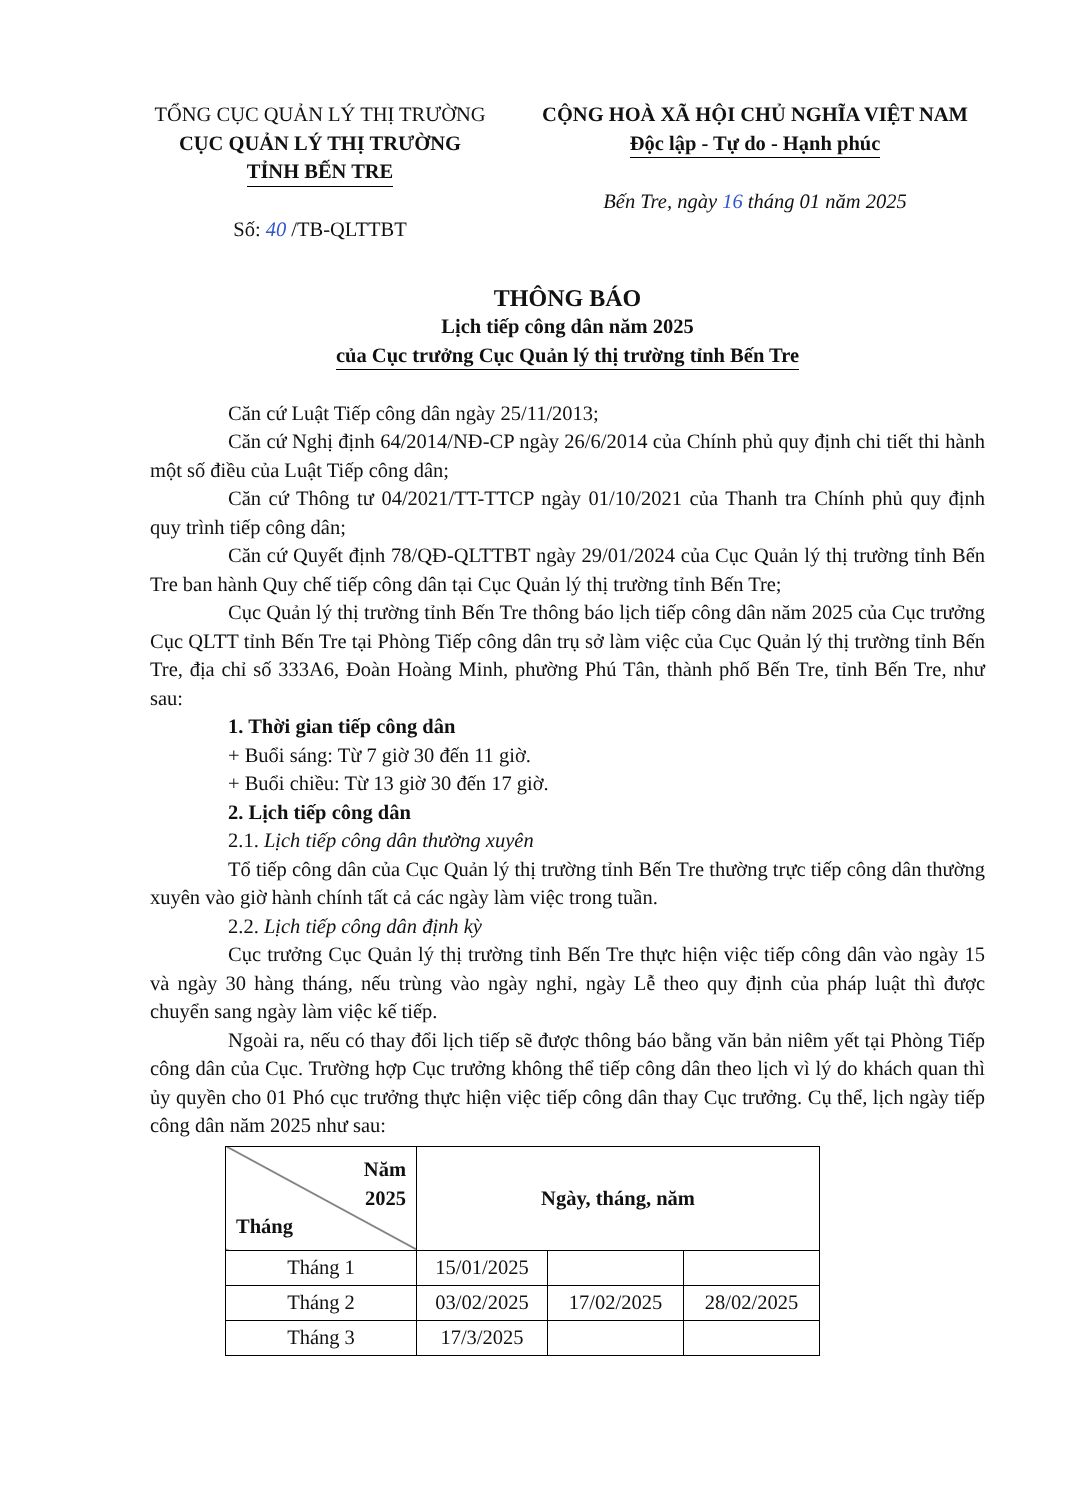TỔNG CỤC QUẢN LÝ THỊ TRƯỜNG
CỤC QUẢN LÝ THỊ TRƯỜNG
TỈNH BẾN TRE
Số: 40 /TB-QLTTBT
CỘNG HOÀ XÃ HỘI CHỦ NGHĨA VIỆT NAM
Độc lập - Tự do - Hạnh phúc
Bến Tre, ngày 16 tháng 01 năm 2025
THÔNG BÁO
Lịch tiếp công dân năm 2025
của Cục trưởng Cục Quản lý thị trường tỉnh Bến Tre
Căn cứ Luật Tiếp công dân ngày 25/11/2013;
Căn cứ Nghị định 64/2014/NĐ-CP ngày 26/6/2014 của Chính phủ quy định chi tiết thi hành một số điều của Luật Tiếp công dân;
Căn cứ Thông tư 04/2021/TT-TTCP ngày 01/10/2021 của Thanh tra Chính phủ quy định quy trình tiếp công dân;
Căn cứ Quyết định 78/QĐ-QLTTBT ngày 29/01/2024 của Cục Quản lý thị trường tỉnh Bến Tre ban hành Quy chế tiếp công dân tại Cục Quản lý thị trường tỉnh Bến Tre;
Cục Quản lý thị trường tỉnh Bến Tre thông báo lịch tiếp công dân năm 2025 của Cục trưởng Cục QLTT tỉnh Bến Tre tại Phòng Tiếp công dân trụ sở làm việc của Cục Quản lý thị trường tỉnh Bến Tre, địa chỉ số 333A6, Đoàn Hoàng Minh, phường Phú Tân, thành phố Bến Tre, tỉnh Bến Tre, như sau:
1. Thời gian tiếp công dân
+ Buổi sáng: Từ 7 giờ 30 đến 11 giờ.
+ Buổi chiều: Từ 13 giờ 30 đến 17 giờ.
2. Lịch tiếp công dân
2.1. Lịch tiếp công dân thường xuyên
Tổ tiếp công dân của Cục Quản lý thị trường tỉnh Bến Tre thường trực tiếp công dân thường xuyên vào giờ hành chính tất cả các ngày làm việc trong tuần.
2.2. Lịch tiếp công dân định kỳ
Cục trưởng Cục Quản lý thị trường tỉnh Bến Tre thực hiện việc tiếp công dân vào ngày 15 và ngày 30 hàng tháng, nếu trùng vào ngày nghỉ, ngày Lễ theo quy định của pháp luật thì được chuyển sang ngày làm việc kế tiếp.
Ngoài ra, nếu có thay đổi lịch tiếp sẽ được thông báo bằng văn bản niêm yết tại Phòng Tiếp công dân của Cục. Trường hợp Cục trưởng không thể tiếp công dân theo lịch vì lý do khách quan thì ủy quyền cho 01 Phó cục trưởng thực hiện việc tiếp công dân thay Cục trưởng. Cụ thể, lịch ngày tiếp công dân năm 2025 như sau:
| Năm 2025 Tháng | Ngày, tháng, năm | | |
| --- | --- | --- | --- |
| Tháng 1 | 15/01/2025 | | |
| Tháng 2 | 03/02/2025 | 17/02/2025 | 28/02/2025 |
| Tháng 3 | 17/3/2025 | | |